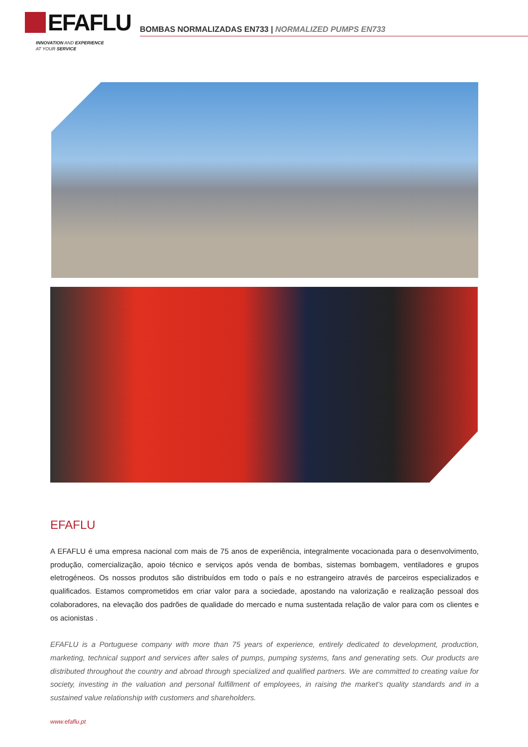EFAFLU
INNOVATION AND EXPERIENCE
AT YOUR SERVICE
BOMBAS NORMALIZADAS EN733 | NORMALIZED PUMPS EN733
EFAFLU
A EFAFLU é uma empresa nacional com mais de 75 anos de experiência, integralmente vocacionada para o desenvolvimento, produção, comercialização, apoio técnico e serviços após venda de bombas, sistemas bombagem, ventiladores e grupos eletrogéneos. Os nossos produtos são distribuídos em todo o país e no estrangeiro através de parceiros especializados e qualificados. Estamos comprometidos em criar valor para a sociedade, apostando na valorização e realização pessoal dos colaboradores, na elevação dos padrões de qualidade do mercado e numa sustentada relação de valor para com os clientes e os acionistas .
EFAFLU is a Portuguese company with more than 75 years of experience, entirely dedicated to development, production, marketing, technical support and services after sales of pumps, pumping systems, fans and generating sets. Our products are distributed throughout the country and abroad through specialized and qualified partners. We are committed to creating value for society, investing in the valuation and personal fulfillment of employees, in raising the market’s quality standards and in a sustained value relationship with customers and shareholders.
www.efaflu.pt